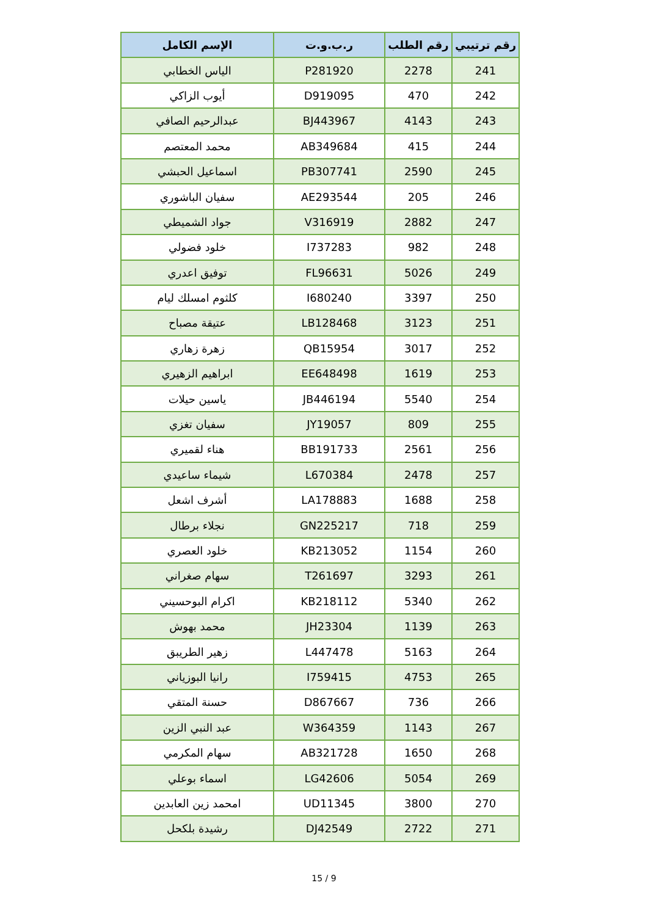| رقم ترتيبي | رقم الطلب | ر.ب.و.ت | الإسم الكامل |
| --- | --- | --- | --- |
| 241 | 2278 | P281920 | الياس الخطابي |
| 242 | 470 | D919095 | أيوب الزاكي |
| 243 | 4143 | BJ443967 | عبدالرحيم الصافي |
| 244 | 415 | AB349684 | محمد المعتصم |
| 245 | 2590 | PB307741 | اسماعيل الحبشي |
| 246 | 205 | AE293544 | سفيان الباشوري |
| 247 | 2882 | V316919 | جواد الشميطي |
| 248 | 982 | I737283 | خلود فضولي |
| 249 | 5026 | FL96631 | توفيق اعدري |
| 250 | 3397 | I680240 | كلثوم امسلك ليام |
| 251 | 3123 | LB128468 | عتيقة مصباح |
| 252 | 3017 | QB15954 | زهرة زهاري |
| 253 | 1619 | EE648498 | ابراهيم الزهيري |
| 254 | 5540 | JB446194 | ياسين حيلات |
| 255 | 809 | JY19057 | سفيان تغزي |
| 256 | 2561 | BB191733 | هناء لقميري |
| 257 | 2478 | L670384 | شيماء ساعيدي |
| 258 | 1688 | LA178883 | أشرف اشعل |
| 259 | 718 | GN225217 | نجلاء برطال |
| 260 | 1154 | KB213052 | خلود العصري |
| 261 | 3293 | T261697 | سهام صغراني |
| 262 | 5340 | KB218112 | اكرام البوحسيني |
| 263 | 1139 | JH23304 | محمد بهوش |
| 264 | 5163 | L447478 | زهير الطريبق |
| 265 | 4753 | I759415 | رانيا البوزياني |
| 266 | 736 | D867667 | حسنة المتقي |
| 267 | 1143 | W364359 | عبد النبي الزين |
| 268 | 1650 | AB321728 | سهام المكرمي |
| 269 | 5054 | LG42606 | اسماء بوعلي |
| 270 | 3800 | UD11345 | امحمد زين العابدين |
| 271 | 2722 | DJ42549 | رشيدة بلكحل |
15 / 9